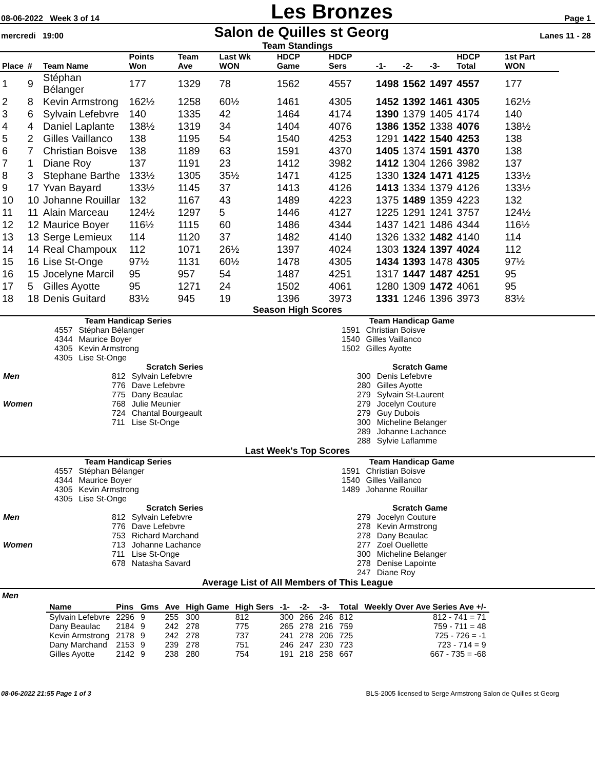08-06-2022 Week 3 of 14 Les Bronzes Page 1
mercredi 19:00 Salon de Quilles st Georg Lanes 11 - 28
Team Standings
| Place | # | Team Name | Points Won | Team Ave | Last Wk WON | HDCP Game | HDCP Sers | -1- | -2- | -3- | HDCP Total | 1st Part WON |
| --- | --- | --- | --- | --- | --- | --- | --- | --- | --- | --- | --- | --- |
| 1 | 9 | Stéphan Bélanger | 177 | 1329 | 78 | 1562 | 4557 | 1498 | 1562 | 1497 | 4557 | 177 |
| 2 | 8 | Kevin Armstrong | 162½ | 1258 | 60½ | 1461 | 4305 | 1452 | 1392 | 1461 | 4305 | 162½ |
| 3 | 6 | Sylvain Lefebvre | 140 | 1335 | 42 | 1464 | 4174 | 1390 | 1379 | 1405 | 4174 | 140 |
| 4 | 4 | Daniel Laplante | 138½ | 1319 | 34 | 1404 | 4076 | 1386 | 1352 | 1338 | 4076 | 138½ |
| 5 | 2 | Gilles Vaillanco | 138 | 1195 | 54 | 1540 | 4253 | 1291 | 1422 | 1540 | 4253 | 138 |
| 6 | 7 | Christian Boisve | 138 | 1189 | 63 | 1591 | 4370 | 1405 | 1374 | 1591 | 4370 | 138 |
| 7 | 1 | Diane Roy | 137 | 1191 | 23 | 1412 | 3982 | 1412 | 1304 | 1266 | 3982 | 137 |
| 8 | 3 | Stephane Barthe | 133½ | 1305 | 35½ | 1471 | 4125 | 1330 | 1324 | 1471 | 4125 | 133½ |
| 9 | 17 | Yvan Bayard | 133½ | 1145 | 37 | 1413 | 4126 | 1413 | 1334 | 1379 | 4126 | 133½ |
| 10 | 10 | Johanne Rouillar | 132 | 1167 | 43 | 1489 | 4223 | 1375 | 1489 | 1359 | 4223 | 132 |
| 11 | 11 | Alain Marceau | 124½ | 1297 | 5 | 1446 | 4127 | 1225 | 1291 | 1241 | 3757 | 124½ |
| 12 | 12 | Maurice Boyer | 116½ | 1115 | 60 | 1486 | 4344 | 1437 | 1421 | 1486 | 4344 | 116½ |
| 13 | 13 | Serge Lemieux | 114 | 1120 | 37 | 1482 | 4140 | 1326 | 1332 | 1482 | 4140 | 114 |
| 14 | 14 | Real Champoux | 112 | 1071 | 26½ | 1397 | 4024 | 1303 | 1324 | 1397 | 4024 | 112 |
| 15 | 16 | Lise St-Onge | 97½ | 1131 | 60½ | 1478 | 4305 | 1434 | 1393 | 1478 | 4305 | 97½ |
| 16 | 15 | Jocelyne Marcil | 95 | 957 | 54 | 1487 | 4251 | 1317 | 1447 | 1487 | 4251 | 95 |
| 17 | 5 | Gilles Ayotte | 95 | 1271 | 24 | 1502 | 4061 | 1280 | 1309 | 1472 | 4061 | 95 |
| 18 | 18 | Denis Guitard | 83½ | 945 | 19 | 1396 | 3973 | 1331 | 1246 | 1396 | 3973 | 83½ |
Season High Scores
Team Handicap Series
| 4557 | Stéphan Bélanger |
| 4344 | Maurice Boyer |
| 4305 | Kevin Armstrong |
| 4305 | Lise St-Onge |
Team Handicap Game
| 1591 | Christian Boisve |
| 1540 | Gilles Vaillanco |
| 1502 | Gilles Ayotte |
Scratch Series
| Men | 812 | Sylvain Lefebvre |
| | 776 | Dave Lefebvre |
| | 775 | Dany Beaulac |
| Women | 768 | Julie Meunier |
| | 724 | Chantal Bourgeault |
| | 711 | Lise St-Onge |
Scratch Game
| 300 | Denis Lefebvre |
| 280 | Gilles Ayotte |
| 279 | Sylvain St-Laurent |
| 279 | Jocelyn Couture |
| 279 | Guy Dubois |
| 300 | Micheline Belanger |
| 289 | Johanne Lachance |
| 288 | Sylvie Laflamme |
Last Week's Top Scores
Team Handicap Series
| 4557 | Stéphan Bélanger |
| 4344 | Maurice Boyer |
| 4305 | Kevin Armstrong |
| 4305 | Lise St-Onge |
Team Handicap Game
| 1591 | Christian Boisve |
| 1540 | Gilles Vaillanco |
| 1489 | Johanne Rouillar |
Scratch Series
| Men | 812 | Sylvain Lefebvre |
| | 776 | Dave Lefebvre |
| | 753 | Richard Marchand |
| Women | 713 | Johanne Lachance |
| | 711 | Lise St-Onge |
| | 678 | Natasha Savard |
Scratch Game
| 279 | Jocelyn Couture |
| 278 | Kevin Armstrong |
| 278 | Dany Beaulac |
| 277 | Zoel Ouellette |
| 300 | Micheline Belanger |
| 278 | Denise Lapointe |
| 247 | Diane Roy |
Average List of All Members of This League
Men
| Name | Pins | Gms | Ave | High Game | High Sers | -1- | -2- | -3- | Total | Weekly Over Ave Series Ave +/- |
| --- | --- | --- | --- | --- | --- | --- | --- | --- | --- | --- |
| Sylvain Lefebvre | 2296 | 9 | 255 | 300 | 812 | 300 | 266 | 246 | 812 | 812 - 741 = 71 |
| Dany Beaulac | 2184 | 9 | 242 | 278 | 775 | 265 | 278 | 216 | 759 | 759 - 711 = 48 |
| Kevin Armstrong | 2178 | 9 | 242 | 278 | 737 | 241 | 278 | 206 | 725 | 725 - 726 = -1 |
| Dany Marchand | 2153 | 9 | 239 | 278 | 751 | 246 | 247 | 230 | 723 | 723 - 714 = 9 |
| Gilles Ayotte | 2142 | 9 | 238 | 280 | 754 | 191 | 218 | 258 | 667 | 667 - 735 = -68 |
08-06-2022 21:55 Page 1 of 3 BLS-2005 licensed to Serge Armstrong Salon de Quilles st Georg